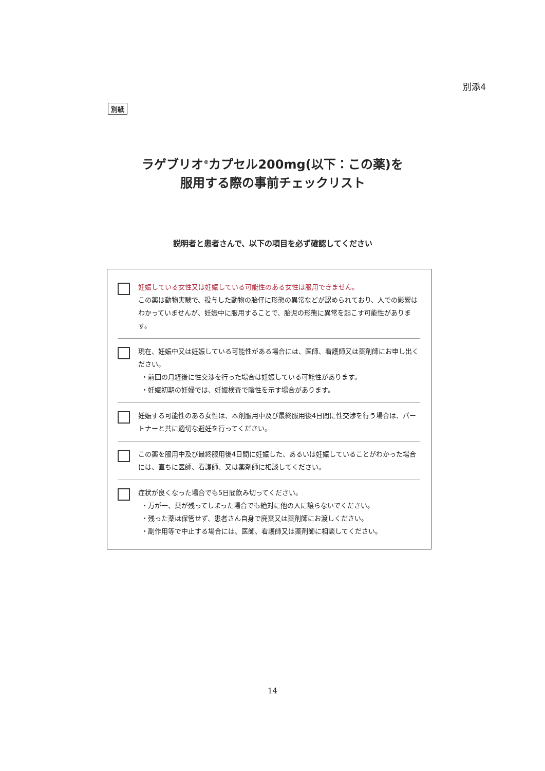別添4
別紙
ラゲブリオ<sup>®</sup>カプセル200mg(以下：この薬)を
服用する際の事前チェックリスト
説明者と患者さんで、以下の項目を必ず確認してください
妊娠している女性又は妊娠している可能性のある女性は服用できません。
この薬は動物実験で、投与した動物の胎仔に形態の異常などが認められており、人での影響はわかっていませんが、妊娠中に服用することで、胎児の形態に異常を起こす可能性があります。
現在、妊娠中又は妊娠している可能性がある場合には、医師、看護師又は薬剤師にお申し出ください。
・前回の月経後に性交渉を行った場合は妊娠している可能性があります。
・妊娠初期の妊婦では、妊娠検査で陰性を示す場合があります。
妊娠する可能性のある女性は、本剤服用中及び最終服用後4日間に性交渉を行う場合は、パートナーと共に適切な避妊を行ってください。
この薬を服用中及び最終服用後4日間に妊娠した、あるいは妊娠していることがわかった場合には、直ちに医師、看護師、又は薬剤師に相談してください。
症状が良くなった場合でも5日間飲み切ってください。
・万が一、薬が残ってしまった場合でも絶対に他の人に譲らないでください。
・残った薬は保管せず、患者さん自身で廃棄又は薬剤師にお渡しください。
・副作用等で中止する場合には、医師、看護師又は薬剤師に相談してください。
14